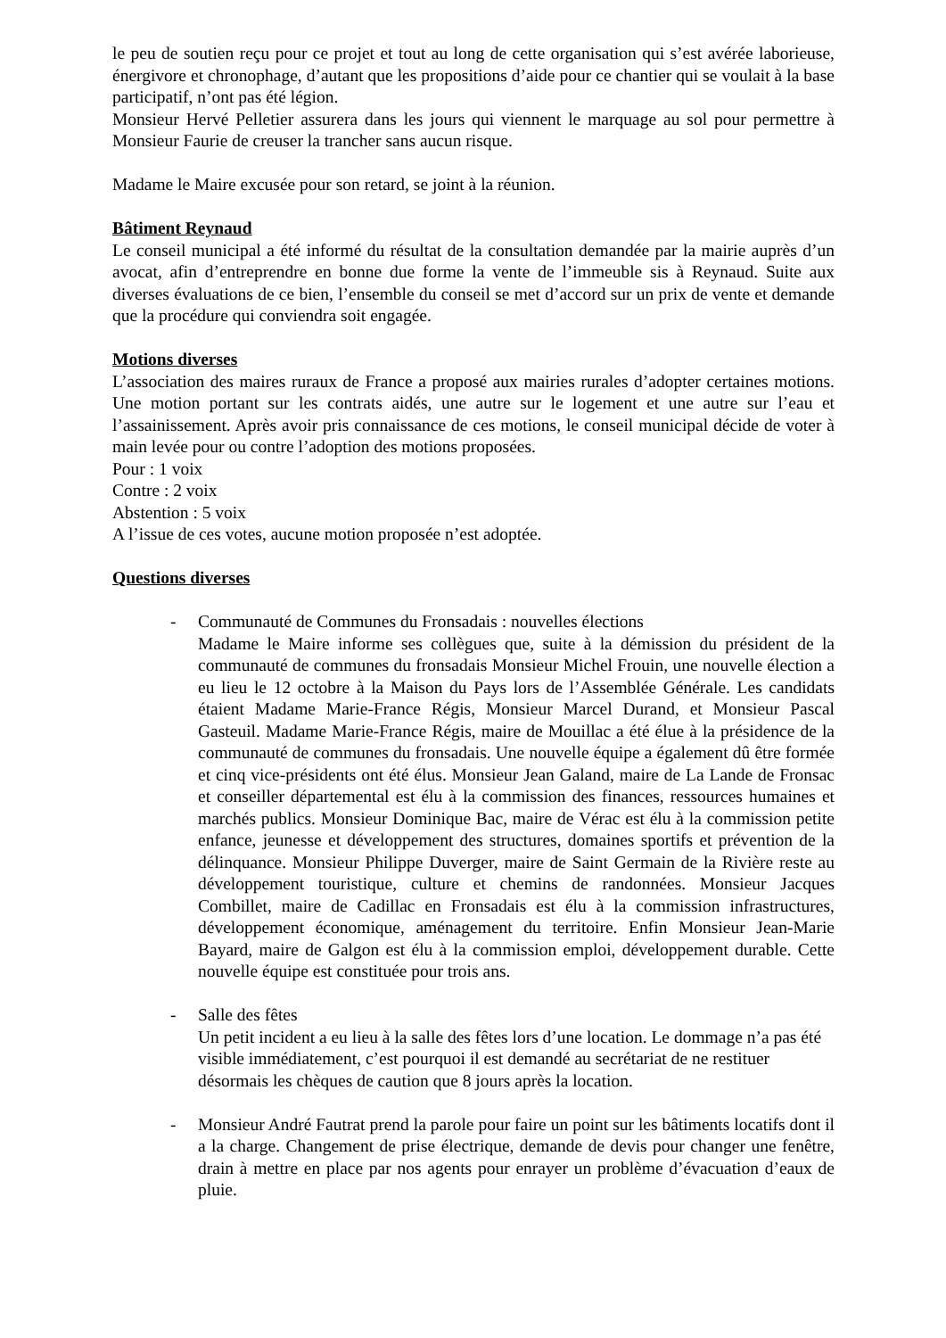le peu de soutien reçu pour ce projet et tout au long de cette organisation qui s’est avérée laborieuse, énergivore et chronophage, d’autant que les propositions d’aide pour ce chantier qui se voulait à la base participatif, n’ont pas été légion.
Monsieur Hervé Pelletier assurera dans les jours qui viennent le marquage au sol pour permettre à Monsieur Faurie de creuser la trancher sans aucun risque.
Madame le Maire excusée pour son retard, se joint à la réunion.
Bâtiment Reynaud
Le conseil municipal a été informé du résultat de la consultation demandée par la mairie auprès d’un avocat, afin d’entreprendre en bonne due forme la vente de l’immeuble sis à Reynaud. Suite aux diverses évaluations de ce bien, l’ensemble du conseil se met d’accord sur un prix de vente et demande que la procédure qui conviendra soit engagée.
Motions diverses
L’association des maires ruraux de France a proposé aux mairies rurales d’adopter certaines motions. Une motion portant sur les contrats aidés, une autre sur le logement et une autre sur l’eau et l’assainissement. Après avoir pris connaissance de ces motions, le conseil municipal décide de voter à main levée pour ou contre l’adoption des motions proposées.
Pour : 1 voix
Contre : 2 voix
Abstention : 5 voix
A l’issue de ces votes, aucune motion proposée n’est adoptée.
Questions diverses
- Communauté de Communes du Fronsadais : nouvelles élections
Madame le Maire informe ses collègues que, suite à la démission du président de la communauté de communes du fronsadais Monsieur Michel Frouin, une nouvelle élection a eu lieu le 12 octobre à la Maison du Pays lors de l’Assemblée Générale. Les candidats étaient Madame Marie-France Régis, Monsieur Marcel Durand, et Monsieur Pascal Gasteuil. Madame Marie-France Régis, maire de Mouillac a été élue à la présidence de la communauté de communes du fronsadais. Une nouvelle équipe a également dû être formée et cinq vice-présidents ont été élus. Monsieur Jean Galand, maire de La Lande de Fronsac et conseiller départemental est élu à la commission des finances, ressources humaines et marchés publics. Monsieur Dominique Bac, maire de Vérac est élu à la commission petite enfance, jeunesse et développement des structures, domaines sportifs et prévention de la délinquance. Monsieur Philippe Duverger, maire de Saint Germain de la Rivière reste au développement touristique, culture et chemins de randonnées. Monsieur Jacques Combillet, maire de Cadillac en Fronsadais est élu à la commission infrastructures, développement économique, aménagement du territoire. Enfin Monsieur Jean-Marie Bayard, maire de Galgon est élu à la commission emploi, développement durable. Cette nouvelle équipe est constituée pour trois ans.
- Salle des fêtes
Un petit incident a eu lieu à la salle des fêtes lors d’une location. Le dommage n’a pas été visible immédiatement, c’est pourquoi il est demandé au secrétariat de ne restituer désormais les chèques de caution que 8 jours après la location.
- Monsieur André Fautrat prend la parole pour faire un point sur les bâtiments locatifs dont il a la charge. Changement de prise électrique, demande de devis pour changer une fenêtre, drain à mettre en place par nos agents pour enrayer un problème d’évacuation d’eaux de pluie.